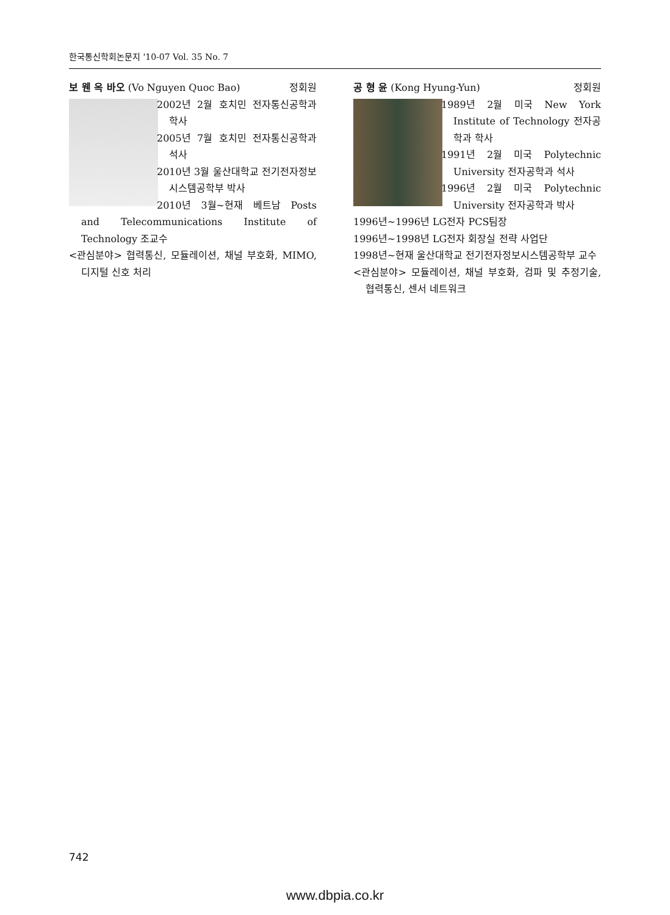한국통신학회논문지 '10-07 Vol. 35 No. 7
보 웬 옥 바오 (Vo Nguyen Quoc Bao) 정회원
2002년 2월 호치민 전자통신공학과 학사
2005년 7월 호치민 전자통신공학과 석사
2010년 3월 울산대학교 전기전자정보시스템공학부 박사
2010년 3월~현재 베트남 Posts and Telecommunications Institute of Technology 조교수
<관심분야> 협력통신, 모듈레이션, 채널 부호화, MIMO, 디지털 신호 처리
공 형 윤 (Kong Hyung-Yun) 정회원
1989년 2월 미국 New York Institute of Technology 전자공학과 학사
1991년 2월 미국 Polytechnic University 전자공학과 석사
1996년 2월 미국 Polytechnic University 전자공학과 박사
1996년~1996년 LG전자 PCS팀장
1996년~1998년 LG전자 회장실 전략 사업단
1998년~현재 울산대학교 전기전자정보시스템공학부 교수
<관심분야> 모듈레이션, 채널 부호화, 검파 및 추정기술, 협력통신, 센서 네트워크
742
www.dbpia.co.kr